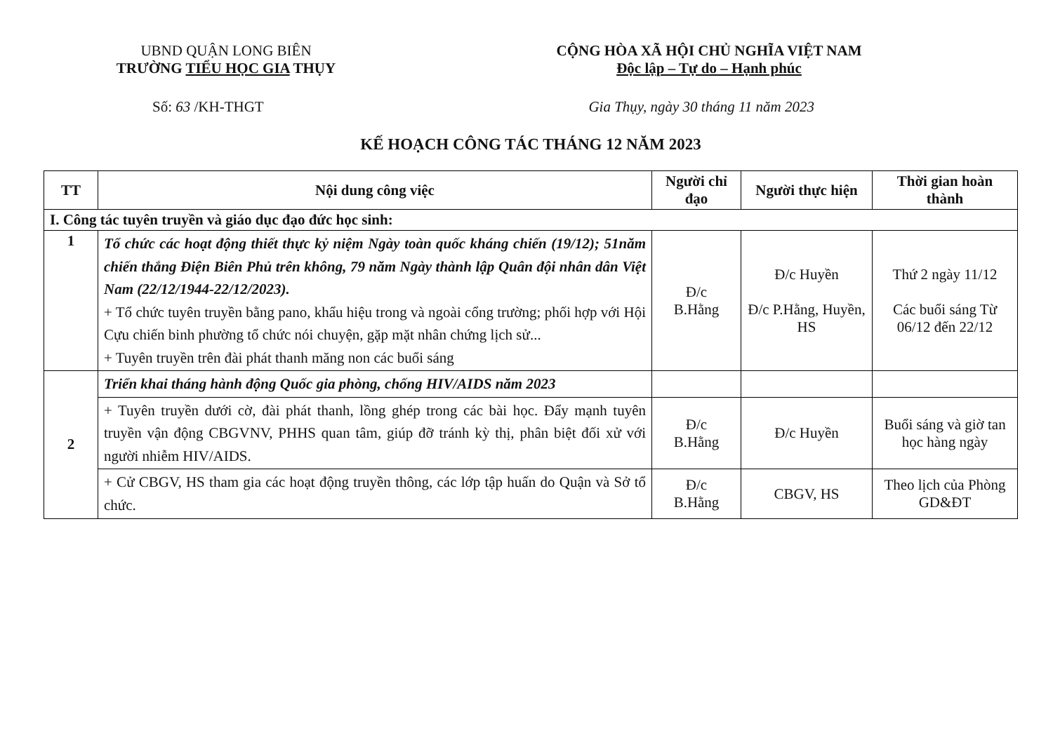UBND QUẬN LONG BIÊN
TRƯỜNG TIỂU HỌC GIA THỤY
CỘNG HÒA XÃ HỘI CHỦ NGHĨA VIỆT NAM
Độc lập – Tự do – Hạnh phúc
Số: 63 /KH-THGT Gia Thụy, ngày 30 tháng 11 năm 2023
KẾ HOẠCH CÔNG TÁC THÁNG 12 NĂM 2023
| TT | Nội dung công việc | Người chỉ đạo | Người thực hiện | Thời gian hoàn thành |
| --- | --- | --- | --- | --- |
| I. Công tác tuyên truyền và giáo dục đạo đức học sinh: | | | | |
| 1 | Tổ chức các hoạt động thiết thực kỷ niệm Ngày toàn quốc kháng chiến (19/12); 51năm chiến thắng Điện Biên Phủ trên không, 79 năm Ngày thành lập Quân đội nhân dân Việt Nam (22/12/1944-22/12/2023). + Tổ chức tuyên truyền bằng pano, khẩu hiệu trong và ngoài cổng trường; phối hợp với Hội Cựu chiến binh phường tổ chức nói chuyện, gặp mặt nhân chứng lịch sử... + Tuyên truyền trên đài phát thanh măng non các buổi sáng | Đ/c B.Hằng | Đ/c Huyền Đ/c P.Hằng, Huyền, HS | Thứ 2 ngày 11/12 Các buổi sáng Từ 06/12 đến 22/12 |
| 2 | Triển khai tháng hành động Quốc gia phòng, chống HIV/AIDS năm 2023 | | | |
| | + Tuyên truyền dưới cờ, đài phát thanh, lồng ghép trong các bài học. Đẩy mạnh tuyên truyền vận động CBGVNV, PHHS quan tâm, giúp đỡ tránh kỳ thị, phân biệt đối xử với người nhiễm HIV/AIDS. | Đ/c B.Hằng | Đ/c Huyền | Buổi sáng và giờ tan học hàng ngày |
| | + Cử CBGV, HS tham gia các hoạt động truyền thông, các lớp tập huấn do Quận và Sở tổ chức. | Đ/c B.Hằng | CBGV, HS | Theo lịch của Phòng GD&ĐT |